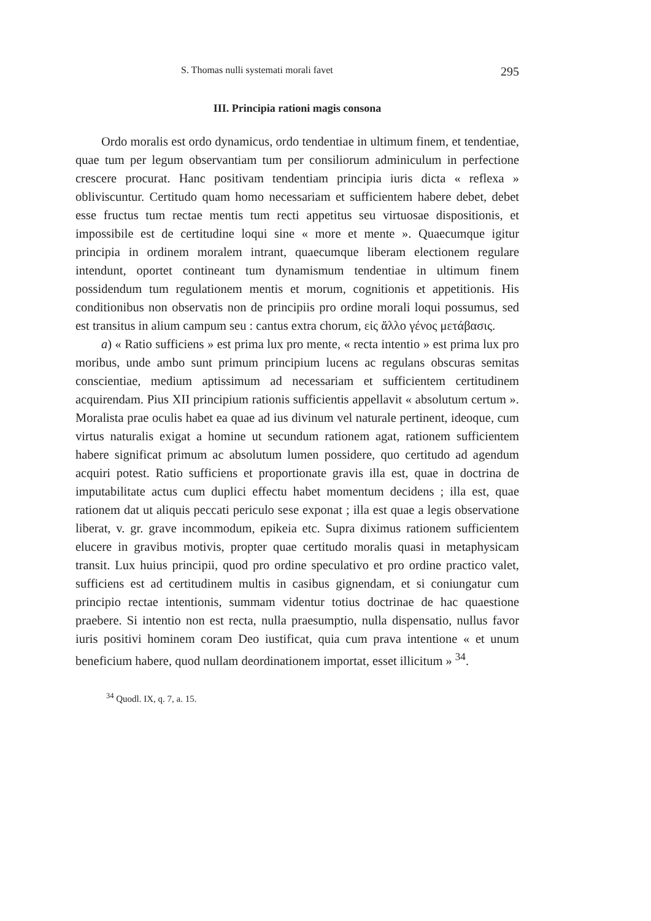S. Thomas nulli systemati morali favet 295
III. Principia rationi magis consona
Ordo moralis est ordo dynamicus, ordo tendentiae in ultimum finem, et tendentiae, quae tum per legum observantiam tum per consiliorum adminiculum in perfectione crescere procurat. Hanc positivam tendentiam principia iuris dicta « reflexa » obliviscuntur. Certitudo quam homo necessariam et sufficientem habere debet, debet esse fructus tum rectae mentis tum recti appetitus seu virtuosae dispositionis, et impossibile est de certitudine loqui sine « more et mente ». Quaecumque igitur principia in ordinem moralem intrant, quaecumque liberam electionem regulare intendunt, oportet contineant tum dynamismum tendentiae in ultimum finem possidendum tum regulationem mentis et morum, cognitionis et appetitionis. His conditionibus non observatis non de principiis pro ordine morali loqui possumus, sed est transitus in alium campum seu : cantus extra chorum, εἰς ἄλλο γένος μετάβασις.
a) « Ratio sufficiens » est prima lux pro mente, « recta intentio » est prima lux pro moribus, unde ambo sunt primum principium lucens ac regulans obscuras semitas conscientiae, medium aptissimum ad necessariam et sufficientem certitudinem acquirendam. Pius XII principium rationis sufficientis appellavit « absolutum certum ». Moralista prae oculis habet ea quae ad ius divinum vel naturale pertinent, ideoque, cum virtus naturalis exigat a homine ut secundum rationem agat, rationem sufficientem habere significat primum ac absolutum lumen possidere, quo certitudo ad agendum acquiri potest. Ratio sufficiens et proportionate gravis illa est, quae in doctrina de imputabilitate actus cum duplici effectu habet momentum decidens ; illa est, quae rationem dat ut aliquis peccati periculo sese exponat ; illa est quae a legis observatione liberat, v. gr. grave incommodum, epikeia etc. Supra diximus rationem sufficientem elucere in gravibus motivis, propter quae certitudo moralis quasi in metaphysicam transit. Lux huius principii, quod pro ordine speculativo et pro ordine practico valet, sufficiens est ad certitudinem multis in casibus gignendam, et si coniungatur cum principio rectae intentionis, summam videntur totius doctrinae de hac quaestione praebere. Si intentio non est recta, nulla praesumptio, nulla dispensatio, nullus favor iuris positivi hominem coram Deo iustificat, quia cum prava intentione « et unum beneficium habere, quod nullam deordinationem importat, esset illicitum » <sup>34</sup>.
<sup>34</sup> Quodl. IX, q. 7, a. 15.